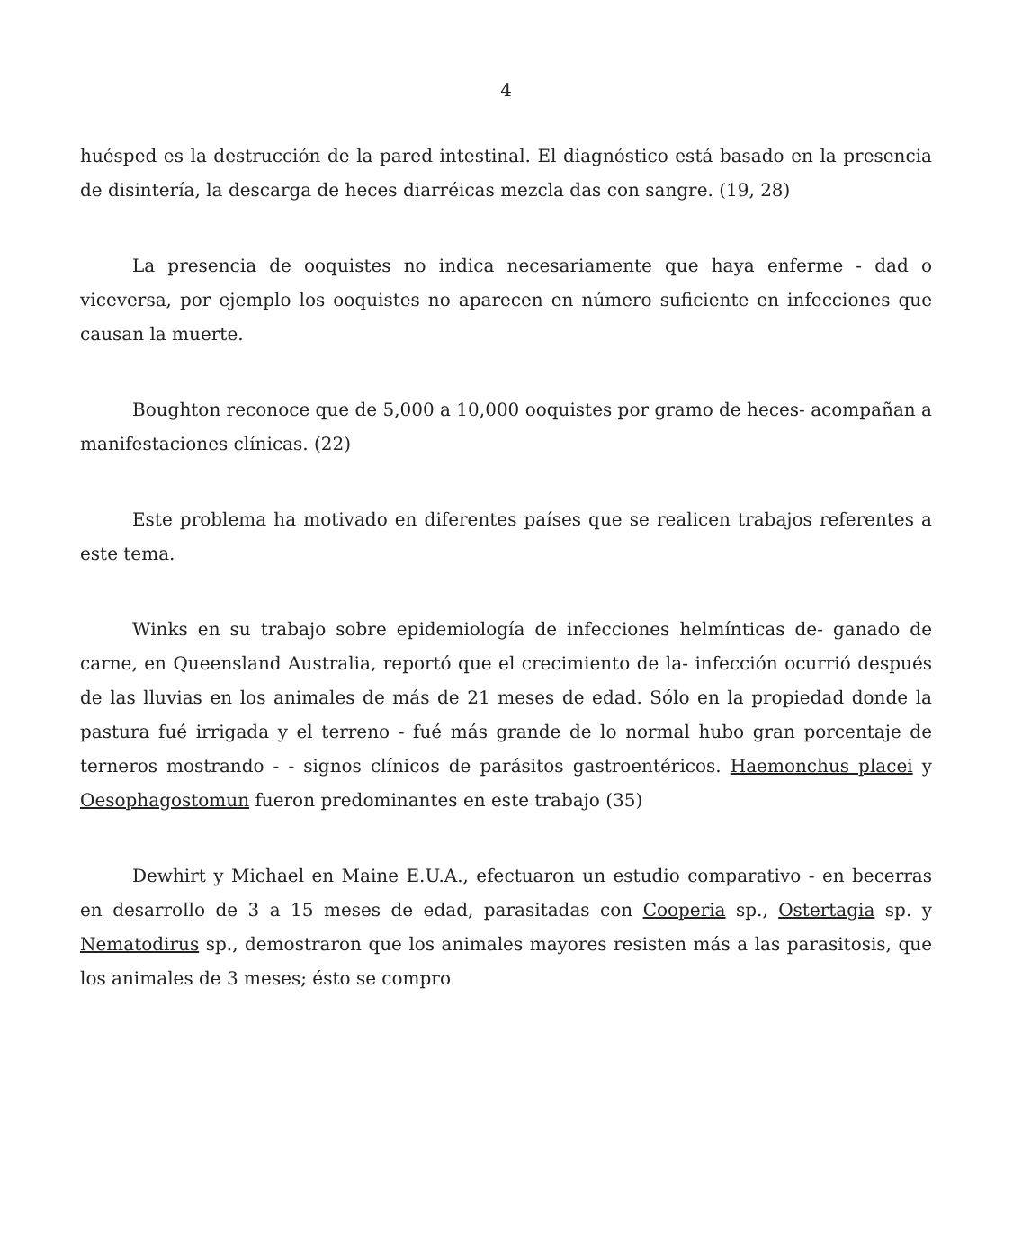4
huésped es la destrucción de la pared intestinal. El diagnóstico está basado en la presencia de disintería, la descarga de heces diarréicas mezcla das con sangre. (19, 28)
La presencia de ooquistes no indica necesariamente que haya enferme - dad o viceversa, por ejemplo los ooquistes no aparecen en número suficiente en infecciones que causan la muerte.
Boughton reconoce que de 5,000 a 10,000 ooquistes por gramo de heces- acompañan a manifestaciones clínicas. (22)
Este problema ha motivado en diferentes países que se realicen trabajos referentes a este tema.
Winks en su trabajo sobre epidemiología de infecciones helmínticas de- ganado de carne, en Queensland Australia, reportó que el crecimiento de la- infección ocurrió después de las lluvias en los animales de más de 21 meses de edad. Sólo en la propiedad donde la pastura fué irrigada y el terreno - fué más grande de lo normal hubo gran porcentaje de terneros mostrando - - signos clínicos de parásitos gastroentéricos. Haemonchus placei y Oesophagostomun fueron predominantes en este trabajo (35)
Dewhirt y Michael en Maine E.U.A., efectuaron un estudio comparativo - en becerras en desarrollo de 3 a 15 meses de edad, parasitadas con Cooperia sp., Ostertagia sp. y Nematodirus sp., demostraron que los animales mayores resisten más a las parasitosis, que los animales de 3 meses; ésto se compro